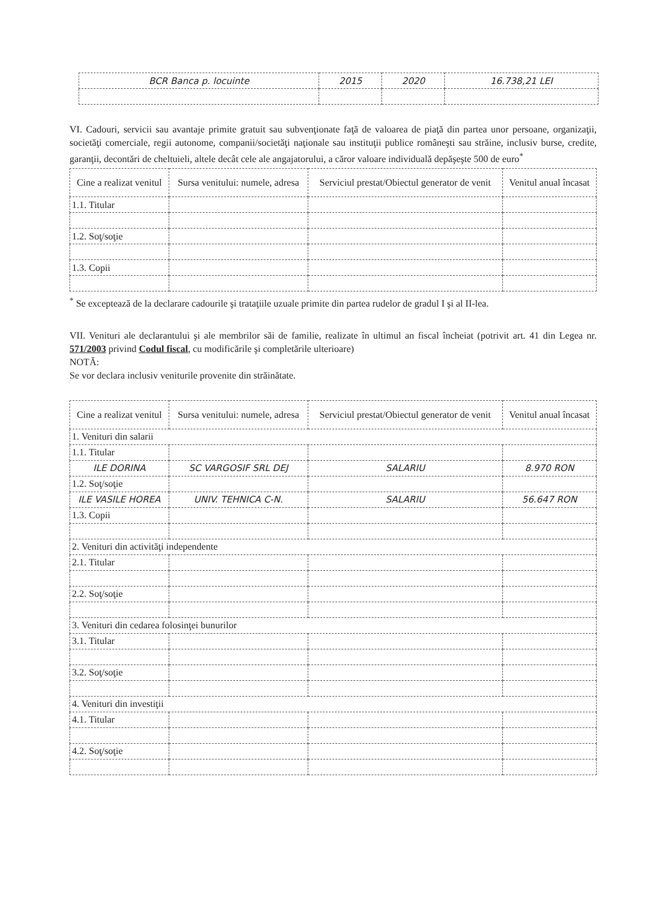| BCR Banca p. locuinte | 2015 | 2020 | 16.738,21 LEI |
VI. Cadouri, servicii sau avantaje primite gratuit sau subvenţionate faţă de valoarea de piaţă din partea unor persoane, organizaţii, societăţi comerciale, regii autonome, companii/societăţi naţionale sau instituţii publice româneşti sau străine, inclusiv burse, credite, garanţii, decontări de cheltuieli, altele decât cele ale angajatorului, a căror valoare individuală depăşeşte 500 de euro<sup>*</sup>
| Cine a realizat venitul | Sursa venitului: numele, adresa | Serviciul prestat/Obiectul generator de venit | Venitul anual încasat |
| --- | --- | --- | --- |
| 1.1. Titular | | | |
| 1.2. Soţ/soţie | | | |
| 1.3. Copii | | | |
<sup>*</sup> Se exceptează de la declarare cadourile şi trataţiile uzuale primite din partea rudelor de gradul I şi al II-lea.
VII. Venituri ale declarantului şi ale membrilor săi de familie, realizate în ultimul an fiscal încheiat (potrivit art. 41 din Legea nr. 571/2003 privind Codul fiscal, cu modificările şi completările ulterioare)
NOTĂ:
Se vor declara inclusiv veniturile provenite din străinătate.
| Cine a realizat venitul | Sursa venitului: numele, adresa | Serviciul prestat/Obiectul generator de venit | Venitul anual încasat |
| --- | --- | --- | --- |
| 1. Venituri din salarii | | | |
| 1.1. Titular | | | |
| ILE DORINA | SC VARGOSIF SRL DEJ | SALARIU | 8.970 RON |
| 1.2. Soţ/soţie | | | |
| ILE VASILE HOREA | UNIV. TEHNICA C-N. | SALARIU | 56.647 RON |
| 1.3. Copii | | | |
| 2. Venituri din activităţi independente | | | |
| 2.1. Titular | | | |
| 2.2. Soţ/soţie | | | |
| 3. Venituri din cedarea folosinţei bunurilor | | | |
| 3.1. Titular | | | |
| 3.2. Soţ/soţie | | | |
| 4. Venituri din investiţii | | | |
| 4.1. Titular | | | |
| 4.2. Soţ/soţie | | | |